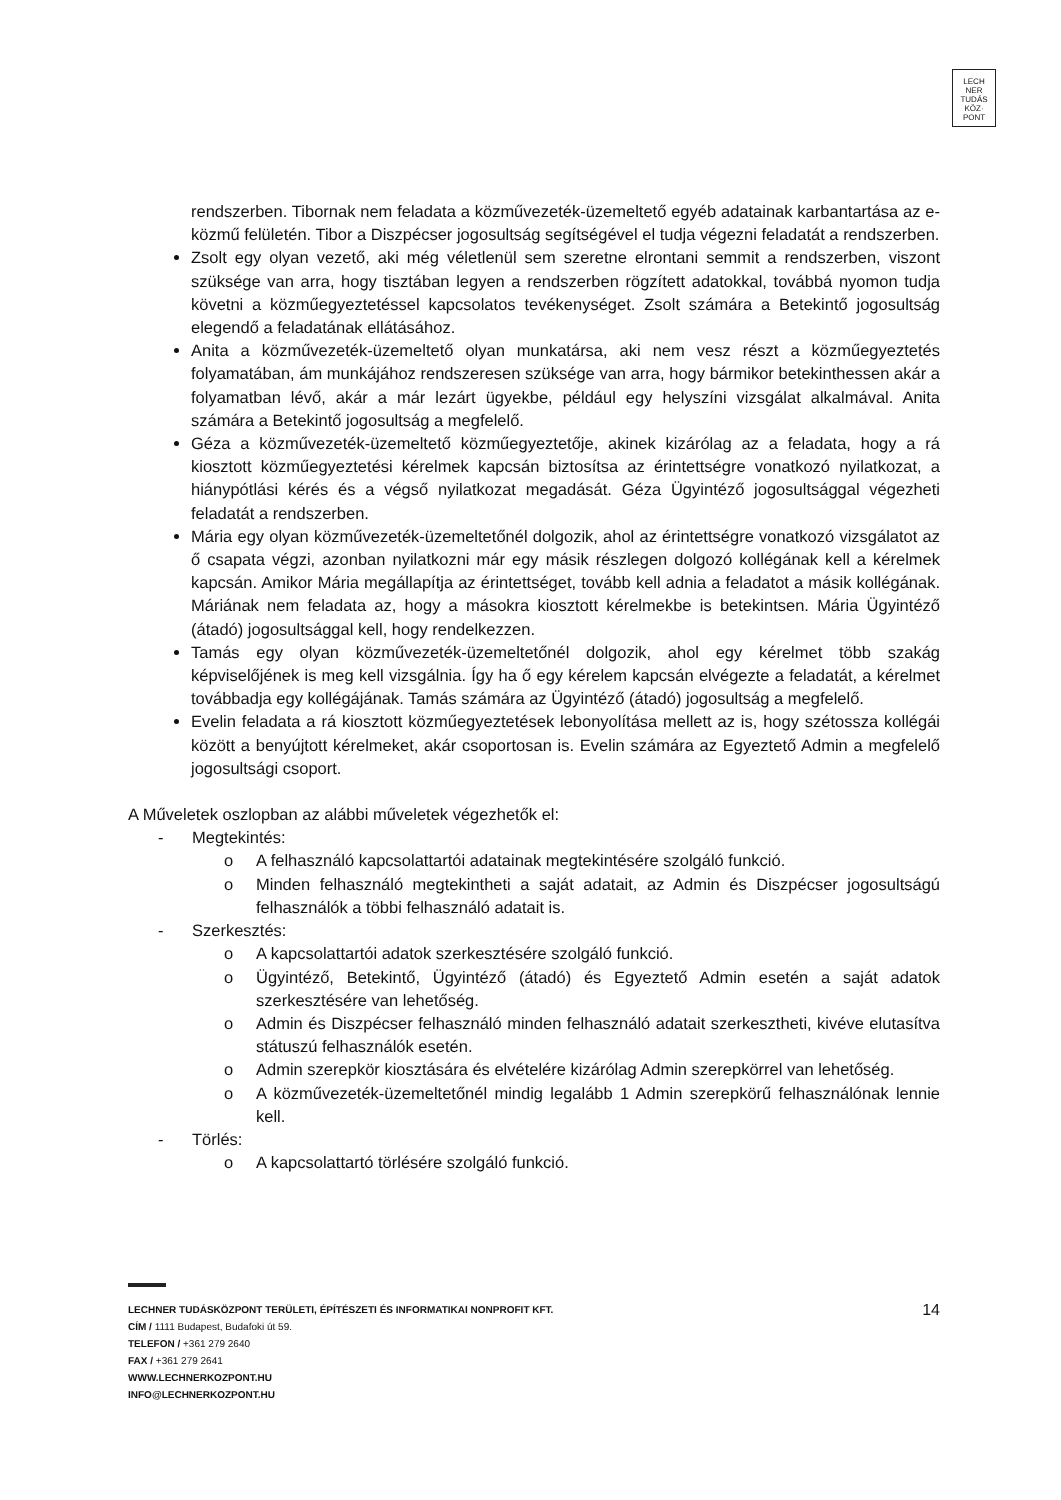LECH
NER
TUDÁS
KÖZ·
PONT
rendszerben. Tibornak nem feladata a közművezeték-üzemeltető egyéb adatainak karbantartása az e-közmű felületén. Tibor a Diszpécser jogosultság segítségével el tudja végezni feladatát a rendszerben.
Zsolt egy olyan vezető, aki még véletlenül sem szeretne elrontani semmit a rendszerben, viszont szüksége van arra, hogy tisztában legyen a rendszerben rögzített adatokkal, továbbá nyomon tudja követni a közműegyeztetéssel kapcsolatos tevékenységet. Zsolt számára a Betekintő jogosultság elegendő a feladatának ellátásához.
Anita a közművezeték-üzemeltető olyan munkatársa, aki nem vesz részt a közműegyeztetés folyamatában, ám munkájához rendszeresen szüksége van arra, hogy bármikor betekinthessen akár a folyamatban lévő, akár a már lezárt ügyekbe, például egy helyszíni vizsgálat alkalmával. Anita számára a Betekintő jogosultság a megfelelő.
Géza a közművezeték-üzemeltető közműegyeztetője, akinek kizárólag az a feladata, hogy a rá kiosztott közműegyeztetési kérelmek kapcsán biztosítsa az érintettségre vonatkozó nyilatkozat, a hiánypótlási kérés és a végső nyilatkozat megadását. Géza Ügyintéző jogosultsággal végezheti feladatát a rendszerben.
Mária egy olyan közművezeték-üzemeltetőnél dolgozik, ahol az érintettségre vonatkozó vizsgálatot az ő csapata végzi, azonban nyilatkozni már egy másik részlegen dolgozó kollégának kell a kérelmek kapcsán. Amikor Mária megállapítja az érintettséget, tovább kell adnia a feladatot a másik kollégának. Máriának nem feladata az, hogy a másokra kiosztott kérelmekbe is betekintsen. Mária Ügyintéző (átadó) jogosultsággal kell, hogy rendelkezzen.
Tamás egy olyan közművezeték-üzemeltetőnél dolgozik, ahol egy kérelmet több szakág képviselőjének is meg kell vizsgálnia. Így ha ő egy kérelem kapcsán elvégezte a feladatát, a kérelmet továbbadja egy kollégájának. Tamás számára az Ügyintéző (átadó) jogosultság a megfelelő.
Evelin feladata a rá kiosztott közműegyeztetések lebonyolítása mellett az is, hogy szétossza kollégái között a benyújtott kérelmeket, akár csoportosan is. Evelin számára az Egyeztető Admin a megfelelő jogosultsági csoport.
A Műveletek oszlopban az alábbi műveletek végezhetők el:
- Megtekintés:
o A felhasználó kapcsolattartói adatainak megtekintésére szolgáló funkció.
o Minden felhasználó megtekintheti a saját adatait, az Admin és Diszpécser jogosultságú felhasználók a többi felhasználó adatait is.
- Szerkesztés:
o A kapcsolattartói adatok szerkesztésére szolgáló funkció.
o Ügyintéző, Betekintő, Ügyintéző (átadó) és Egyeztető Admin esetén a saját adatok szerkesztésére van lehetőség.
o Admin és Diszpécser felhasználó minden felhasználó adatait szerkesztheti, kivéve elutasítva státuszú felhasználók esetén.
o Admin szerepkör kiosztására és elvételére kizárólag Admin szerepkörrel van lehetőség.
o A közművezeték-üzemeltetőnél mindig legalább 1 Admin szerepkörű felhasználónak lennie kell.
- Törlés:
o A kapcsolattartó törlésére szolgáló funkció.
14
LECHNER TUDÁSKÖZPONT TERÜLETI, ÉPÍTÉSZETI ÉS INFORMATIKAI NONPROFIT KFT.
CÍM / 1111 Budapest, Budafoki út 59.
TELEFON / +361 279 2640
FAX / +361 279 2641
WWW.LECHNERKOZPONT.HU
INFO@LECHNERKOZPONT.HU